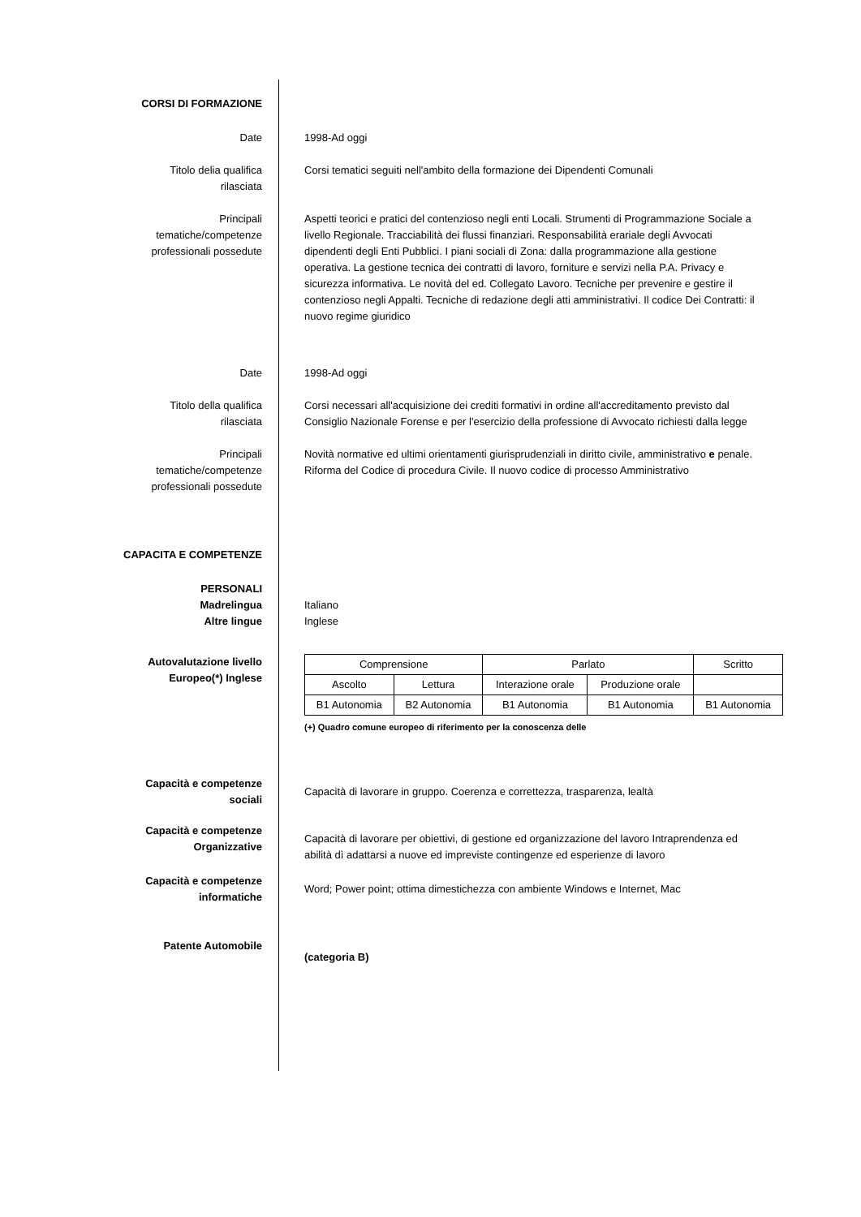CORSI DI FORMAZIONE
Date 1998-Ad oggi
Titolo delia qualifica
rilasciata
Corsi tematici seguiti nell'ambito della formazione dei Dipendenti Comunali
Principali
tematiche/competenze
professionali possedute
Aspetti teorici e pratici del contenzioso negli enti Locali. Strumenti di Programmazione Sociale a livello Regionale. Tracciabilità dei flussi finanziari. Responsabilità erariale degli Avvocati dipendenti degli Enti Pubblici. I piani sociali dì Zona: dalla programmazione alla gestione operativa. La gestione tecnica dei contratti di lavoro, forniture e servizi nella P.A. Privacy e sicurezza informativa. Le novità del ed. Collegato Lavoro. Tecniche per prevenire e gestire il contenzioso negli Appalti. Tecniche di redazione degli atti amministrativi. Il codice Dei Contratti: il nuovo regime giuridico
Date 1998-Ad oggi
Titolo della qualifica
rilasciata
Corsi necessari all'acquisizione dei crediti formativi in ordine all'accreditamento previsto dal Consiglio Nazionale Forense e per l'esercizio della professione di Avvocato richiesti dalla legge
Principali
tematiche/competenze
professionali possedute
Novità normative ed ultimi orientamenti giurisprudenziali in diritto civile, amministrativo e penale. Riforma del Codice di procedura Civile. Il nuovo codice di processo Amministrativo
CAPACITA E COMPETENZE
PERSONALI
Madrelingua
Altre lingue
Italiano
Inglese
Autovalutazione livello
Europeo(*) Inglese
| Comprensione | | Parlato | | Scritto |
| Ascolto | Lettura | Interazione orale | Produzione orale | |
| B1 Autonomia | B2 Autonomia | B1 Autonomia | B1 Autonomia | B1 Autonomia |
(+) Quadro comune europeo di riferimento per la conoscenza delle
Capacità e competenze
sociali
Capacità di lavorare in gruppo. Coerenza e correttezza, trasparenza, lealtà
Capacità e competenze
Organizzative
Capacità di lavorare per obiettivi, di gestione ed organizzazione del lavoro Intraprendenza ed abilità dì adattarsi a nuove ed impreviste contingenze ed esperienze di lavoro
Capacità e competenze
informatiche
Word; Power point; ottima dimestichezza con ambiente Windows e Internet, Mac
Patente Automobile
(categoria B)